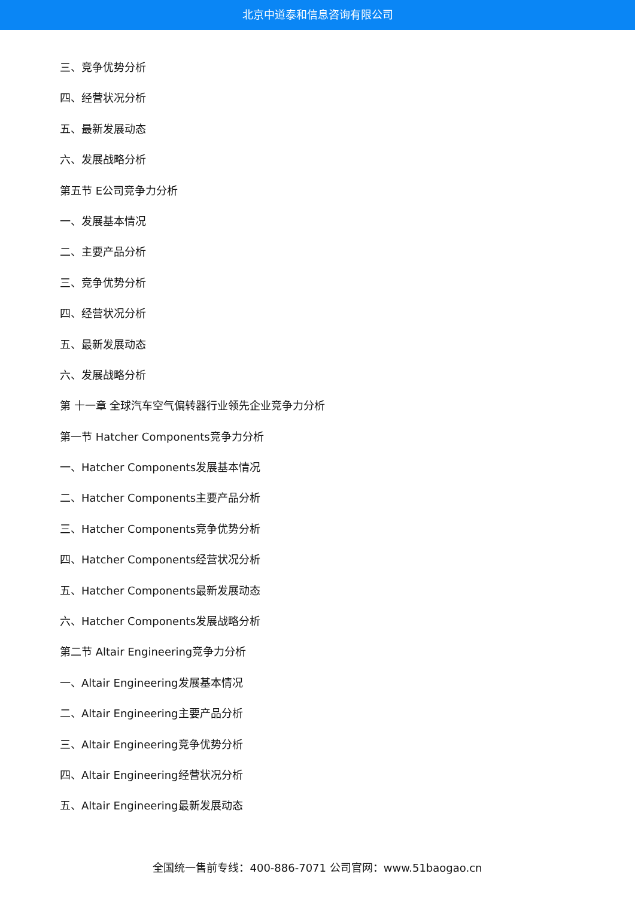北京中道泰和信息咨询有限公司
三、竞争优势分析
四、经营状况分析
五、最新发展动态
六、发展战略分析
第五节 E公司竞争力分析
一、发展基本情况
二、主要产品分析
三、竞争优势分析
四、经营状况分析
五、最新发展动态
六、发展战略分析
第 十一章 全球汽车空气偏转器行业领先企业竞争力分析
第一节 Hatcher Components竞争力分析
一、Hatcher Components发展基本情况
二、Hatcher Components主要产品分析
三、Hatcher Components竞争优势分析
四、Hatcher Components经营状况分析
五、Hatcher Components最新发展动态
六、Hatcher Components发展战略分析
第二节 Altair Engineering竞争力分析
一、Altair Engineering发展基本情况
二、Altair Engineering主要产品分析
三、Altair Engineering竞争优势分析
四、Altair Engineering经营状况分析
五、Altair Engineering最新发展动态
全国统一售前专线：400-886-7071 公司官网：www.51baogao.cn